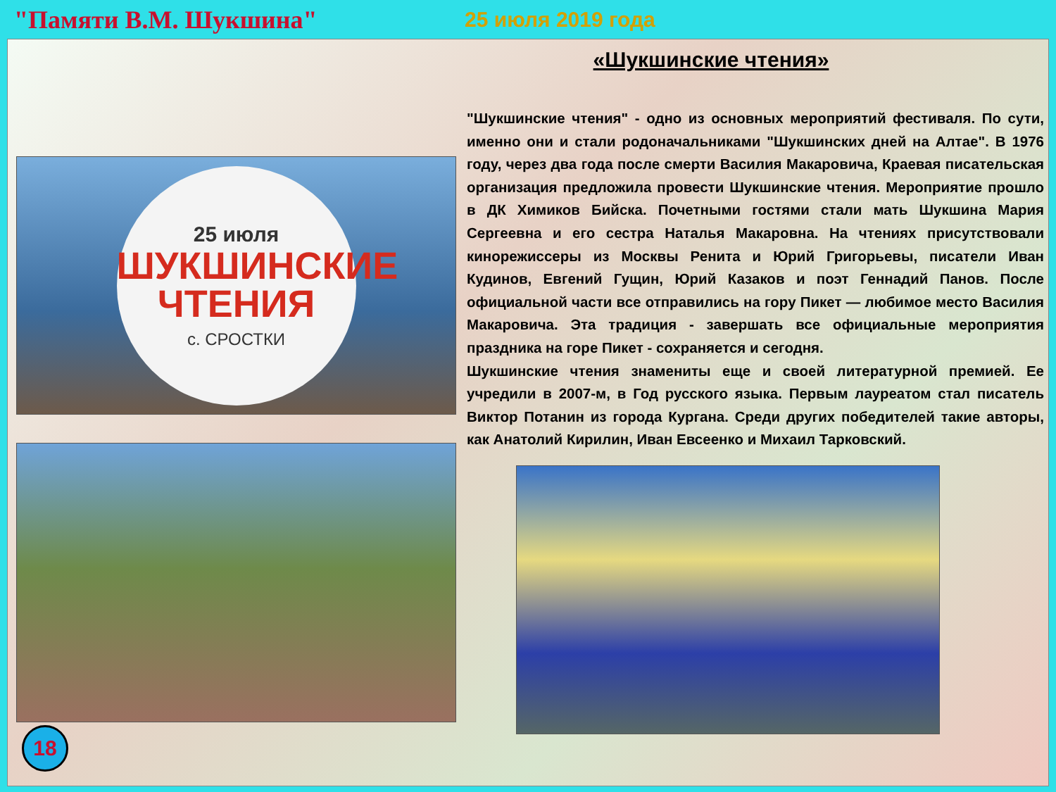"Памяти В.М. Шукшина"
25 июля 2019 года
«Шукшинские чтения»
25 июля
ШУКШИНСКИЕ
ЧТЕНИЯ
с. СРОСТКИ
"Шукшинские чтения" - одно из основных мероприятий фестиваля. По сути, именно они и стали родоначальниками "Шукшинских дней на Алтае". В 1976 году, через два года после смерти Василия Макаровича, Краевая писательская организация предложила провести Шукшинские чтения. Мероприятие прошло в ДК Химиков Бийска. Почетными гостями стали мать Шукшина Мария Сергеевна и его сестра Наталья Макаровна. На чтениях присутствовали кинорежиссеры из Москвы Ренита и Юрий Григорьевы, писатели Иван Кудинов, Евгений Гущин, Юрий Казаков и поэт Геннадий Панов. После официальной части все отправились на гору Пикет — любимое место Василия Макаровича. Эта традиция - завершать все официальные мероприятия праздника на горе Пикет - сохраняется и сегодня.
Шукшинские чтения знамениты еще и своей литературной премией. Ее учредили в 2007-м, в Год русского языка. Первым лауреатом стал писатель Виктор Потанин из города Кургана. Среди других победителей такие авторы, как Анатолий Кирилин, Иван Евсеенко и Михаил Тарковский.
18